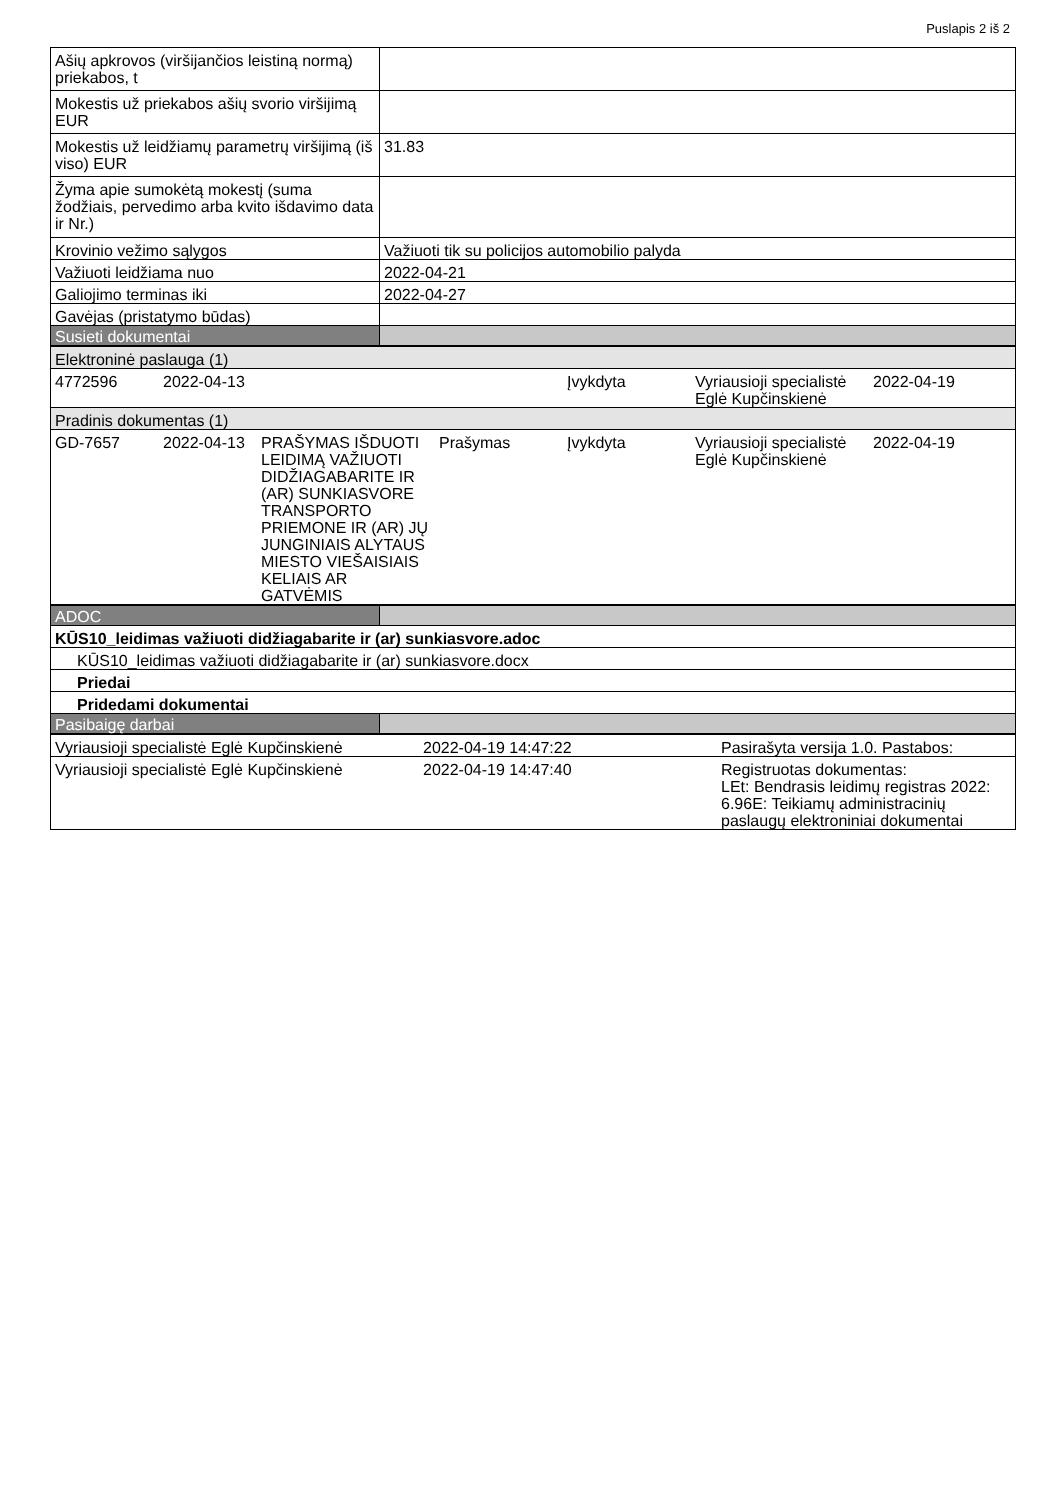Puslapis 2 iš 2
| Ašių apkrovos (viršijančios leistiną normą) priekabos, t | |
| Mokestis už priekabos ašių svorio viršijimą EUR | |
| Mokestis už leidžiamų parametrų viršijimą (iš viso) EUR | 31.83 |
| Žyma apie sumokėtą mokestį (suma žodžiais, pervedimo arba kvito išdavimo data ir Nr.) | |
| Krovinio vežimo sąlygos | Važiuoti tik su policijos automobilio palyda |
| Važiuoti leidžiama nuo | 2022-04-21 |
| Galiojimo terminas iki | 2022-04-27 |
| Gavėjas (pristatymo būdas) | |
| Susieti dokumentai | |
| Elektroninė paslauga (1) | | | | | | |
| 4772596 | 2022-04-13 | | | Įvykdyta | Vyriausioji specialistė Eglė Kupčinskienė | 2022-04-19 |
| Pradinis dokumentas (1) | | | | | | |
| GD-7657 | 2022-04-13 | PRAŠYMAS IŠDUOTI LEIDIMĄ VAŽIUOTI DIDŽIAGABARITE IR (AR) SUNKIASVORE TRANSPORTO PRIEMONE IR (AR) JŲ JUNGINIAIS ALYTAUS MIESTO VIEŠAISIAIS KELIAIS AR GATVĖMIS | Prašymas | Įvykdyta | Vyriausioji specialistė Eglė Kupčinskienė | 2022-04-19 |
| ADOC | |
| KŪS10_leidimas važiuoti didžiagabarite ir (ar) sunkiasvore.adoc | |
| KŪS10_leidimas važiuoti didžiagabarite ir (ar) sunkiasvore.docx | |
| Priedai | |
| Pridedami dokumentai | |
| Pasibaigę darbai | |
| Vyriausioji specialistė Eglė Kupčinskienė | 2022-04-19 14:47:22 | Pasirašyta versija 1.0. Pastabos: |
| Vyriausioji specialistė Eglė Kupčinskienė | 2022-04-19 14:47:40 | Registruotas dokumentas: LEt: Bendrasis leidimų registras 2022: 6.96E: Teikiamų administracinių paslaugų elektroniniai dokumentai |